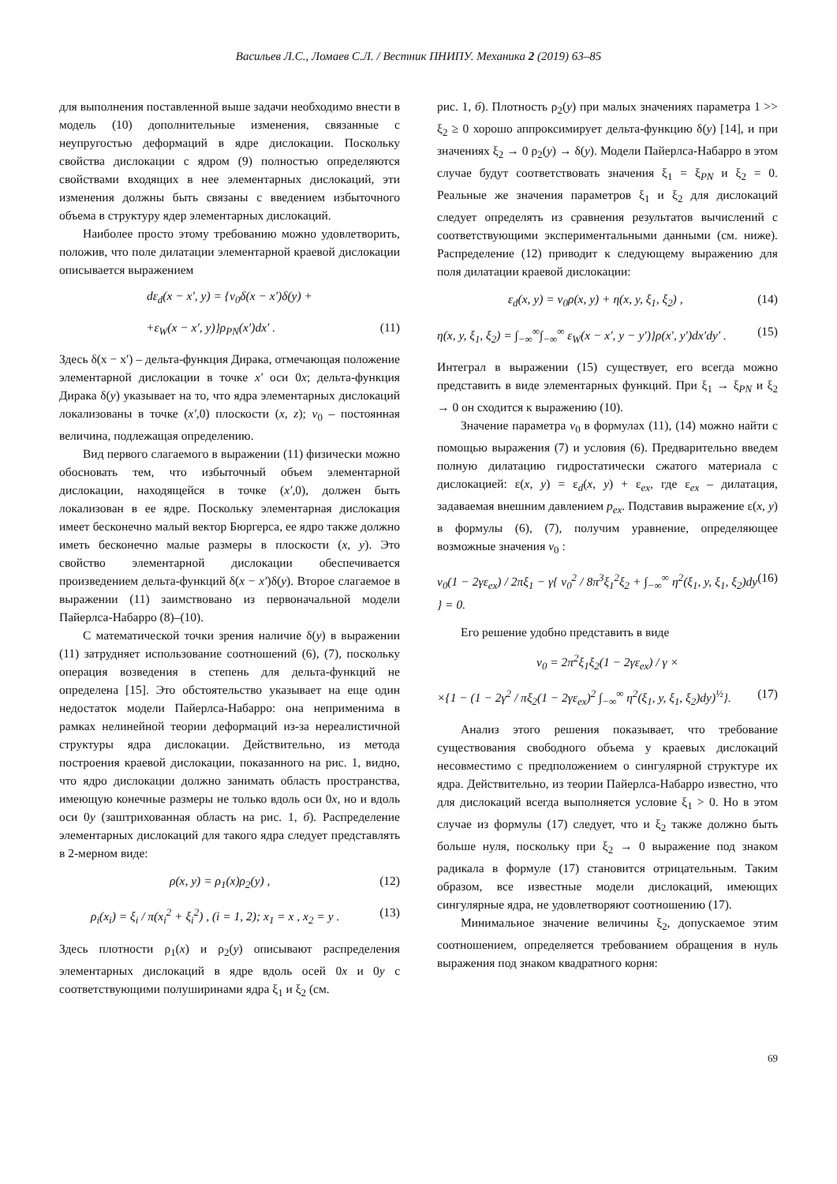Васильев Л.С., Ломаев С.Л. / Вестник ПНИПУ. Механика 2 (2019) 63–85
для выполнения поставленной выше задачи необходимо внести в модель (10) дополнительные изменения, связанные с неупругостью деформаций в ядре дислокации. Поскольку свойства дислокации с ядром (9) полностью определяются свойствами входящих в нее элементарных дислокаций, эти изменения должны быть связаны с введением избыточного объема в структуру ядер элементарных дислокаций.
Наиболее просто этому требованию можно удовлетворить, положив, что поле дилатации элементарной краевой дислокации описывается выражением
dε<sub>d</sub>(x − x′, y) = {v<sub>0</sub>δ(x − x′)δ(y) +
+ε<sub>W</sub>(x − x′, y)}ρ<sub>PN</sub>(x′)dx′ . (11)
Здесь δ(x − x′) – дельта-функция Дирака, отмечающая положение элементарной дислокации в точке x′ оси 0x; дельта-функция Дирака δ(y) указывает на то, что ядра элементарных дислокаций локализованы в точке (x′,0) плоскости (x, z); v<sub>0</sub> – постоянная величина, подлежащая определению.
Вид первого слагаемого в выражении (11) физически можно обосновать тем, что избыточный объем элементарной дислокации, находящейся в точке (x′,0), должен быть локализован в ее ядре. Поскольку элементарная дислокация имеет бесконечно малый вектор Бюргерса, ее ядро также должно иметь бесконечно малые размеры в плоскости (x, y). Это свойство элементарной дислокации обеспечивается произведением дельта-функций δ(x − x′)δ(y). Второе слагаемое в выражении (11) заимствовано из первоначальной модели Пайерлса-Набарро (8)–(10).
С математической точки зрения наличие δ(y) в выражении (11) затрудняет использование соотношений (6), (7), поскольку операция возведения в степень для дельта-функций не определена [15]. Это обстоятельство указывает на еще один недостаток модели Пайерлса-Набарро: она неприменима в рамках нелинейной теории деформаций из-за нереалистичной структуры ядра дислокации. Действительно, из метода построения краевой дислокации, показанного на рис. 1, видно, что ядро дислокации должно занимать область пространства, имеющую конечные размеры не только вдоль оси 0x, но и вдоль оси 0y (заштрихованная область на рис. 1, б). Распределение элементарных дислокаций для такого ядра следует представлять в 2-мерном виде:
ρ(x, y) = ρ<sub>1</sub>(x)ρ<sub>2</sub>(y) , (12)
ρ<sub>i</sub>(x<sub>i</sub>) = ξ<sub>i</sub> / π(x<sub>i</sub><sup>2</sup> + ξ<sub>i</sub><sup>2</sup>) , (i = 1, 2); x<sub>1</sub> = x , x<sub>2</sub> = y . (13)
Здесь плотности ρ<sub>1</sub>(x) и ρ<sub>2</sub>(y) описывают распределения элементарных дислокаций в ядре вдоль осей 0x и 0y с соответствующими полуширинами ядра ξ<sub>1</sub> и ξ<sub>2</sub> (см.
рис. 1, б). Плотность ρ<sub>2</sub>(y) при малых значениях параметра 1 >> ξ<sub>2</sub> ≥ 0 хорошо аппроксимирует дельта-функцию δ(y) [14], и при значениях ξ<sub>2</sub> → 0 ρ<sub>2</sub>(y) → δ(y). Модели Пайерлса-Набарро в этом случае будут соответствовать значения ξ<sub>1</sub> = ξ<sub>PN</sub> и ξ<sub>2</sub> = 0. Реальные же значения параметров ξ<sub>1</sub> и ξ<sub>2</sub> для дислокаций следует определять из сравнения результатов вычислений с соответствующими экспериментальными данными (см. ниже). Распределение (12) приводит к следующему выражению для поля дилатации краевой дислокации:
ε<sub>d</sub>(x, y) = v<sub>0</sub>ρ(x, y) + η(x, y, ξ<sub>1</sub>, ξ<sub>2</sub>) , (14)
η(x, y, ξ<sub>1</sub>, ξ<sub>2</sub>) = ∫<sub>−∞</sub><sup>∞</sup>∫<sub>−∞</sub><sup>∞</sup> ε<sub>W</sub>(x − x′, y − y′)}ρ(x′, y′)dx′dy′ . (15)
Интеграл в выражении (15) существует, его всегда можно представить в виде элементарных функций. При ξ<sub>1</sub> → ξ<sub>PN</sub> и ξ<sub>2</sub> → 0 он сходится к выражению (10).
Значение параметра v<sub>0</sub> в формулах (11), (14) можно найти с помощью выражения (7) и условия (6). Предварительно введем полную дилатацию гидростатически сжатого материала с дислокацией: ε(x, y) = ε<sub>d</sub>(x, y) + ε<sub>ex</sub>, где ε<sub>ex</sub> – дилатация, задаваемая внешним давлением p<sub>ex</sub>. Подставив выражение ε(x, y) в формулы (6), (7), получим уравнение, определяющее возможные значения v<sub>0</sub> :
v<sub>0</sub>(1 − 2γε<sub>ex</sub>) / 2πξ<sub>1</sub> − γ{ v<sub>0</sub><sup>2</sup> / 8π<sup>3</sup>ξ<sub>1</sub><sup>2</sup>ξ<sub>2</sub> + ∫<sub>−∞</sub><sup>∞</sup> η<sup>2</sup>(ξ<sub>1</sub>, y, ξ<sub>1</sub>, ξ<sub>2</sub>)dy } = 0. (16)
Его решение удобно представить в виде
v<sub>0</sub> = 2π<sup>2</sup>ξ<sub>1</sub>ξ<sub>2</sub>(1 − 2γε<sub>ex</sub>) / γ ×
×{1 − (1 − 2γ<sup>2</sup> / πξ<sub>2</sub>(1 − 2γε<sub>ex</sub>)<sup>2</sup> ∫<sub>−∞</sub><sup>∞</sup> η<sup>2</sup>(ξ<sub>1</sub>, y, ξ<sub>1</sub>, ξ<sub>2</sub>)dy)<sup>½</sup>}. (17)
Анализ этого решения показывает, что требование существования свободного объема у краевых дислокаций несовместимо с предположением о сингулярной структуре их ядра. Действительно, из теории Пайерлса-Набарро известно, что для дислокаций всегда выполняется условие ξ<sub>1</sub> > 0. Но в этом случае из формулы (17) следует, что и ξ<sub>2</sub> также должно быть больше нуля, поскольку при ξ<sub>2</sub> → 0 выражение под знаком радикала в формуле (17) становится отрицательным. Таким образом, все известные модели дислокаций, имеющих сингулярные ядра, не удовлетворяют соотношению (17).
Минимальное значение величины ξ<sub>2</sub>, допускаемое этим соотношением, определяется требованием обращения в нуль выражения под знаком квадратного корня:
69